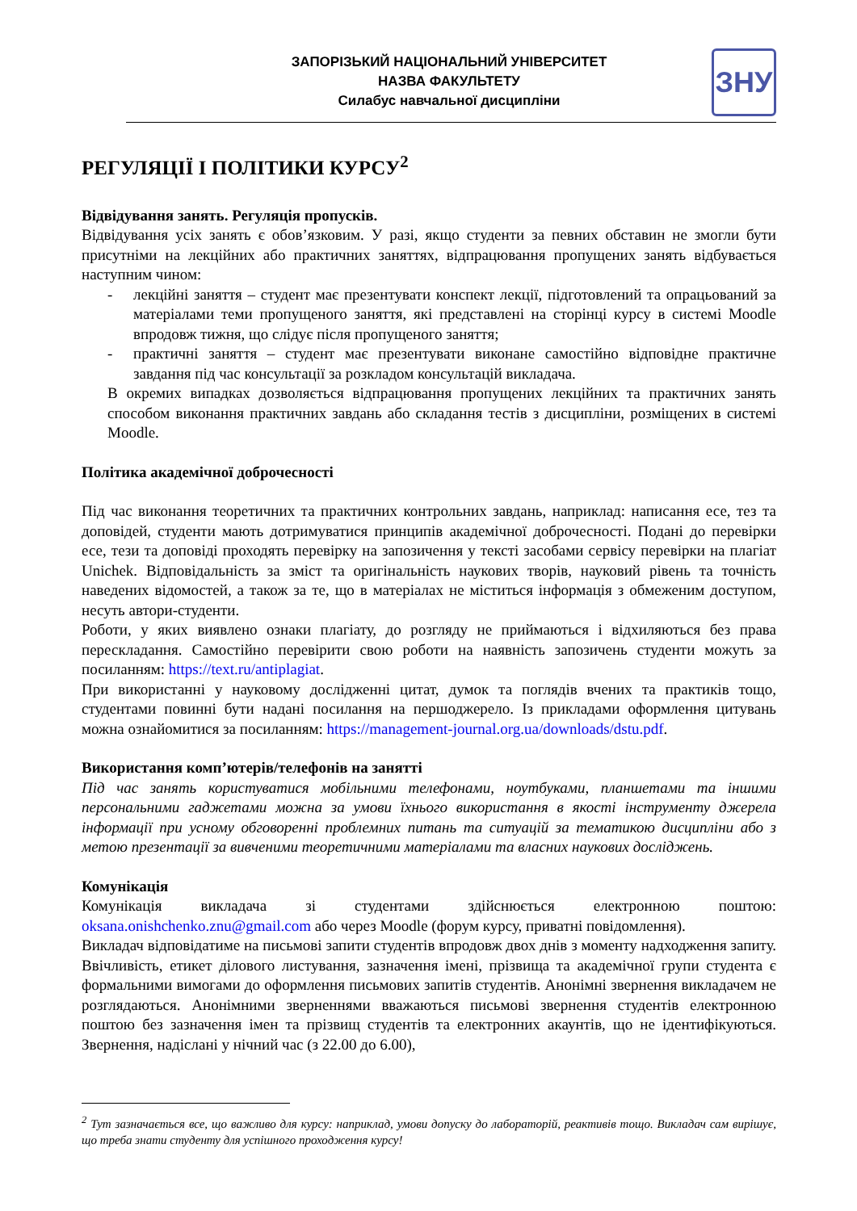ЗАПОРІЗЬКИЙ НАЦІОНАЛЬНИЙ УНІВЕРСИТЕТ
НАЗВА ФАКУЛЬТЕТУ
Силабус навчальної дисципліни
ЗНУ
РЕГУЛЯЦІЇ І ПОЛІТИКИ КУРСУ<sup>2</sup>
Відвідування занять. Регуляція пропусків.
Відвідування усіх занять є обов’язковим. У разі, якщо студенти за певних обставин не змогли бути присутніми на лекційних або практичних заняттях, відпрацювання пропущених занять відбувається наступним чином:
- лекційні заняття – студент має презентувати конспект лекції, підготовлений та опрацьований за матеріалами теми пропущеного заняття, які представлені на сторінці курсу в системі Moodle впродовж тижня, що слідує після пропущеного заняття;
- практичні заняття – студент має презентувати виконане самостійно відповідне практичне завдання під час консультації за розкладом консультацій викладача.
В окремих випадках дозволяється відпрацювання пропущених лекційних та практичних занять способом виконання практичних завдань або складання тестів з дисципліни, розміщених в системі Moodle.
Політика академічної доброчесності
Під час виконання теоретичних та практичних контрольних завдань, наприклад: написання есе, тез та доповідей, студенти мають дотримуватися принципів академічної доброчесності. Подані до перевірки есе, тези та доповіді проходять перевірку на запозичення у тексті засобами сервісу перевірки на плагіат Unichek. Відповідальність за зміст та оригінальність наукових творів, науковий рівень та точність наведених відомостей, а також за те, що в матеріалах не міститься інформація з обмеженим доступом, несуть автори-студенти.
Роботи, у яких виявлено ознаки плагіату, до розгляду не приймаються і відхиляються без права перескладання. Самостійно перевірити свою роботи на наявність запозичень студенти можуть за посиланням: https://text.ru/antiplagiat.
При використанні у науковому дослідженні цитат, думок та поглядів вчених та практиків тощо, студентами повинні бути надані посилання на першоджерело. Із прикладами оформлення цитувань можна ознайомитися за посиланням: https://management-journal.org.ua/downloads/dstu.pdf.
Використання комп’ютерів/телефонів на занятті
Під час занять користуватися мобільними телефонами, ноутбуками, планшетами та іншими персональними гаджетами можна за умови їхнього використання в якості інструменту джерела інформації при усному обговоренні проблемних питань та ситуацій за тематикою дисципліни або з метою презентації за вивченими теоретичними матеріалами та власних наукових досліджень.
Комунікація
Комунікація викладача зі студентами здійснюється електронною поштою: oksana.onishchenko.znu@gmail.com або через Moodle (форум курсу, приватні повідомлення).
Викладач відповідатиме на письмові запити студентів впродовж двох днів з моменту надходження запиту. Ввічливість, етикет ділового листування, зазначення імені, прізвища та академічної групи студента є формальними вимогами до оформлення письмових запитів студентів. Анонімні звернення викладачем не розглядаються. Анонімними зверненнями вважаються письмові звернення студентів електронною поштою без зазначення імен та прізвищ студентів та електронних акаунтів, що не ідентифікуються. Звернення, надіслані у нічний час (з 22.00 до 6.00),
<sup>2</sup> Тут зазначається все, що важливо для курсу: наприклад, умови допуску до лабораторій, реактивів тощо. Викладач сам вирішує, що треба знати студенту для успішного проходження курсу!